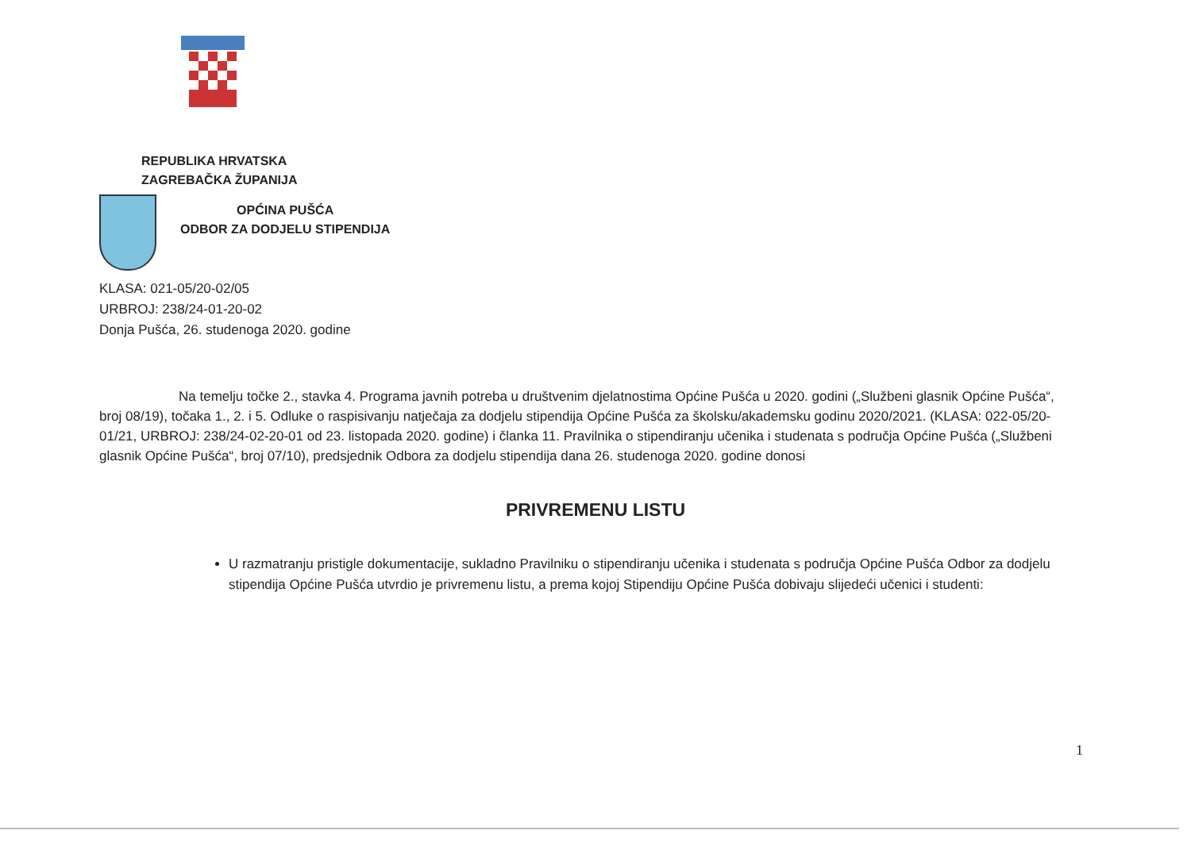REPUBLIKA HRVATSKA
ZAGREBAČKA ŽUPANIJA
OPĆINA PUŠĆA
ODBOR ZA DODJELU STIPENDIJA
KLASA: 021-05/20-02/05
URBROJ: 238/24-01-20-02
Donja Pušća, 26. studenoga 2020. godine
Na temelju točke 2., stavka 4. Programa javnih potreba u društvenim djelatnostima Općine Pušća u 2020. godini („Službeni glasnik Općine Pušća“, broj 08/19), točaka 1., 2. i 5. Odluke o raspisivanju natječaja za dodjelu stipendija Općine Pušća za školsku/akademsku godinu 2020/2021. (KLASA: 022-05/20-01/21, URBROJ: 238/24-02-20-01 od 23. listopada 2020. godine) i članka 11. Pravilnika o stipendiranju učenika i studenata s područja Općine Pušća („Službeni glasnik Općine Pušća“, broj 07/10), predsjednik Odbora za dodjelu stipendija dana 26. studenoga 2020. godine donosi
PRIVREMENU LISTU
U razmatranju pristigle dokumentacije, sukladno Pravilniku o stipendiranju učenika i studenata s područja Općine Pušća Odbor za dodjelu stipendija Općine Pušća utvrdio je privremenu listu, a prema kojoj Stipendiju Općine Pušća dobivaju slijedeći učenici i studenti:
1